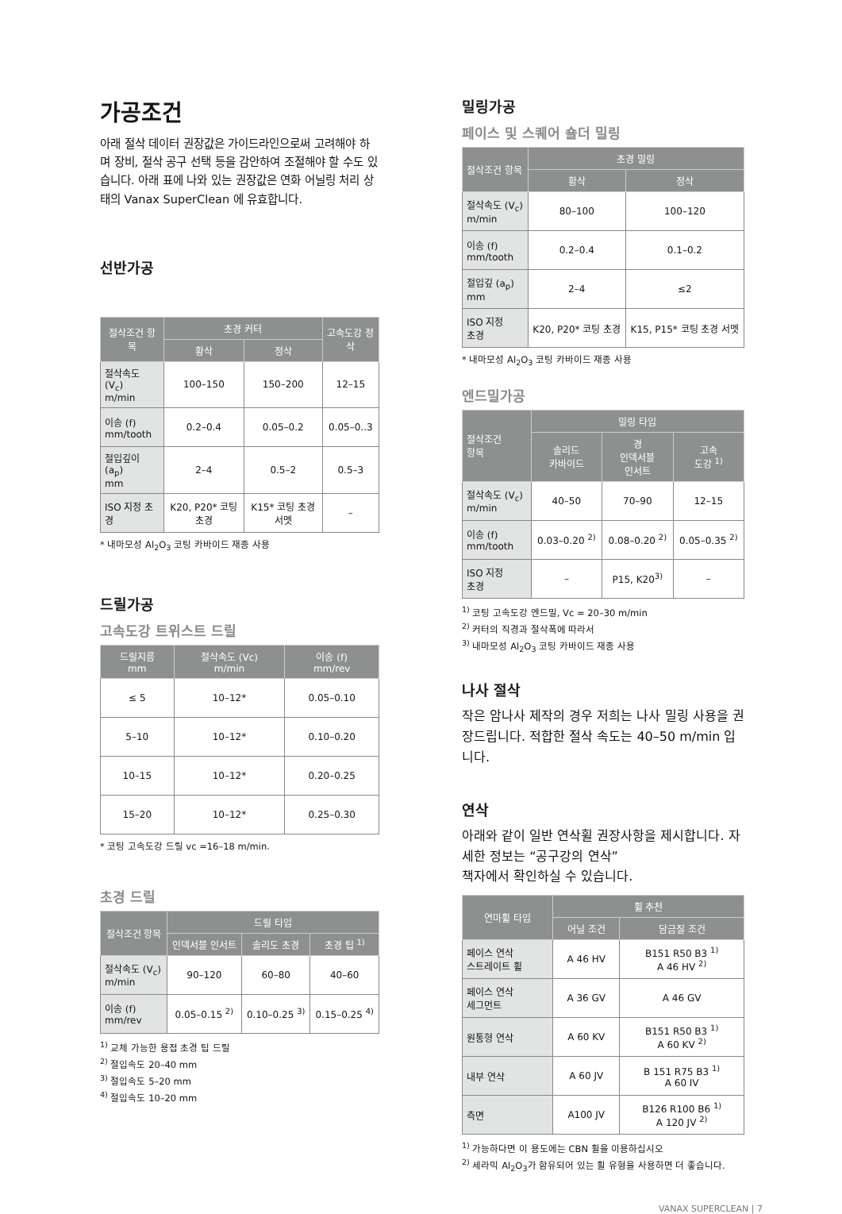가공조건
아래 절삭 데이터 권장값은 가이드라인으로써 고려해야 하며 장비, 절삭 공구 선택 등을 감안하여 조절해야 할 수도 있습니다. 아래 표에 나와 있는 권장값은 연화 어닐링 처리 상태의 Vanax SuperClean 에 유효합니다.
선반가공
| 절삭조건 항목 | 초경 커터 | | 고속도강 정삭 |
| --- | --- | --- | --- |
| | 황삭 | 정삭 | |
| 절삭속도 (V<sub>c</sub>) m/min | 100–150 | 150–200 | 12–15 |
| 이송 (f) mm/tooth | 0.2–0.4 | 0.05–0.2 | 0.05–0..3 |
| 절입깊이 (a<sub>p</sub>) mm | 2–4 | 0.5–2 | 0.5–3 |
| ISO 지정 초경 | K20, P20* 코팅 초경 | K15* 코팅 초경 서멧 | – |
* 내마모성 Al<sub>2</sub>O<sub>3</sub> 코팅 카바이드 재종 사용
드릴가공
고속도강 트위스트 드릴
| 드릴지름 mm | 절삭속도 (Vc) m/min | 이송 (f) mm/rev |
| --- | --- | --- |
| ≤ 5 | 10–12* | 0.05–0.10 |
| 5–10 | 10–12* | 0.10–0.20 |
| 10–15 | 10–12* | 0.20–0.25 |
| 15–20 | 10–12* | 0.25–0.30 |
* 코팅 고속도강 드릴 vc =16–18 m/min.
초경 드릴
| 절삭조건 항목 | 드릴 타입 | | |
| --- | --- | --- | --- |
| | 인덱서블 인서트 | 솔리도 초경 | 초경 팁 <sup>1)</sup> |
| 절삭속도 (V<sub>c</sub>) m/min | 90–120 | 60–80 | 40–60 |
| 이송 (f) mm/rev | 0.05–0.15 <sup>2)</sup> | 0.10–0.25 <sup>3)</sup> | 0.15–0.25 <sup>4)</sup> |
<sup>1)</sup> 교체 가능한 용접 초경 팁 드릴
<sup>2)</sup> 절입속도 20–40 mm
<sup>3)</sup> 절입속도 5–20 mm
<sup>4)</sup> 절입속도 10–20 mm
밀링가공
페이스 및 스퀘어 숄더 밀링
| 절삭조건 항목 | 초경 밀링 | |
| --- | --- | --- |
| | 황삭 | 정삭 |
| 절삭속도 (V<sub>c</sub>) m/min | 80–100 | 100–120 |
| 이송 (f) mm/tooth | 0.2–0.4 | 0.1–0.2 |
| 절입깊 (a<sub>p</sub>) mm | 2–4 | ≤2 |
| ISO 지정 초경 | K20, P20* 코팅 초경 | K15, P15* 코팅 초경 서멧 |
* 내마모성 Al<sub>2</sub>O<sub>3</sub> 코팅 카바이드 재종 사용
엔드밀가공
| 절삭조건 항목 | 밀링 타입 | | |
| --- | --- | --- | --- |
| | 솔리드 카바이드 | 경 인덱서블 인서트 | 고속 도강 <sup>1)</sup> |
| 절삭속도 (V<sub>c</sub>) m/min | 40–50 | 70–90 | 12–15 |
| 이송 (f) mm/tooth | 0.03–0.20 <sup>2)</sup> | 0.08–0.20 <sup>2)</sup> | 0.05–0.35 <sup>2)</sup> |
| ISO 지정 초경 | – | P15, K20<sup>3)</sup> | – |
<sup>1)</sup> 코팅 고속도강 엔드밀, Vc = 20–30 m/min
<sup>2)</sup> 커터의 직경과 절삭폭에 따라서
<sup>3)</sup> 내마모성 Al<sub>2</sub>O<sub>3</sub> 코팅 카바이드 재종 사용
나사 절삭
작은 암나사 제작의 경우 저희는 나사 밀링 사용을 권장드립니다. 적합한 절삭 속도는 40–50 m/min 입니다.
연삭
아래와 같이 일반 연삭휠 권장사항을 제시합니다. 자세한 정보는 “공구강의 연삭”
책자에서 확인하실 수 있습니다.
| 연마휠 타입 | 휠 추천 | |
| --- | --- | --- |
| | 어닐 조건 | 담금질 조건 |
| 페이스 연삭 스트레이트 휠 | A 46 HV | B151 R50 B3 <sup>1)</sup> A 46 HV <sup>2)</sup> |
| 페이스 연삭 세그먼트 | A 36 GV | A 46 GV |
| 원통형 연삭 | A 60 KV | B151 R50 B3 <sup>1)</sup> A 60 KV <sup>2)</sup> |
| 내부 연삭 | A 60 JV | B 151 R75 B3 <sup>1)</sup> A 60 IV |
| 측면 | A100 JV | B126 R100 B6 <sup>1)</sup> A 120 JV <sup>2)</sup> |
<sup>1)</sup> 가능하다면 이 용도에는 CBN 휠을 이용하십시오
<sup>2)</sup> 세라믹 Al<sub>2</sub>O<sub>3</sub>가 함유되어 있는 휠 유형을 사용하면 더 좋습니다.
VANAX SUPERCLEAN | 7